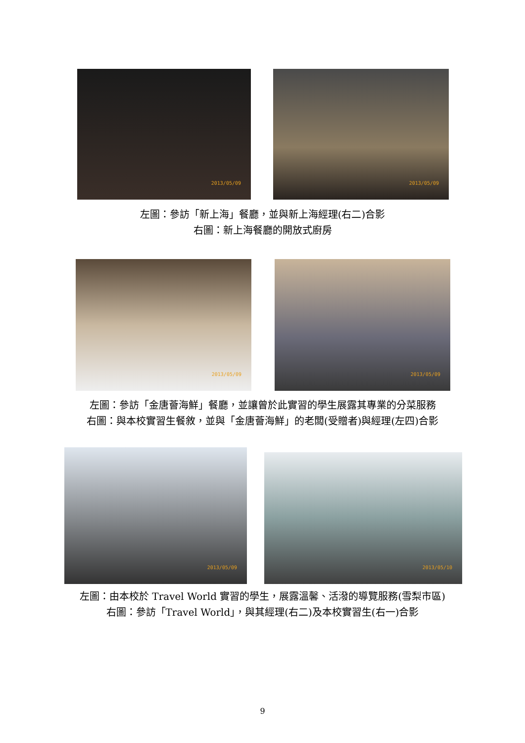2013/05/09 2013/05/09
左圖：參訪「新上海」餐廳，並與新上海經理(右二)合影
右圖：新上海餐廳的開放式廚房
2013/05/09 2013/05/09
左圖：參訪「金唐薈海鮮」餐廳，並讓曾於此實習的學生展露其專業的分菜服務
右圖：與本校實習生餐敘，並與「金唐薈海鮮」的老闆(受贈者)與經理(左四)合影
2013/05/09
2013/05/10
左圖：由本校於 Travel World 實習的學生，展露溫馨、活潑的導覽服務(雪梨市區)
右圖：參訪「Travel World」，與其經理(右二)及本校實習生(右一)合影
9